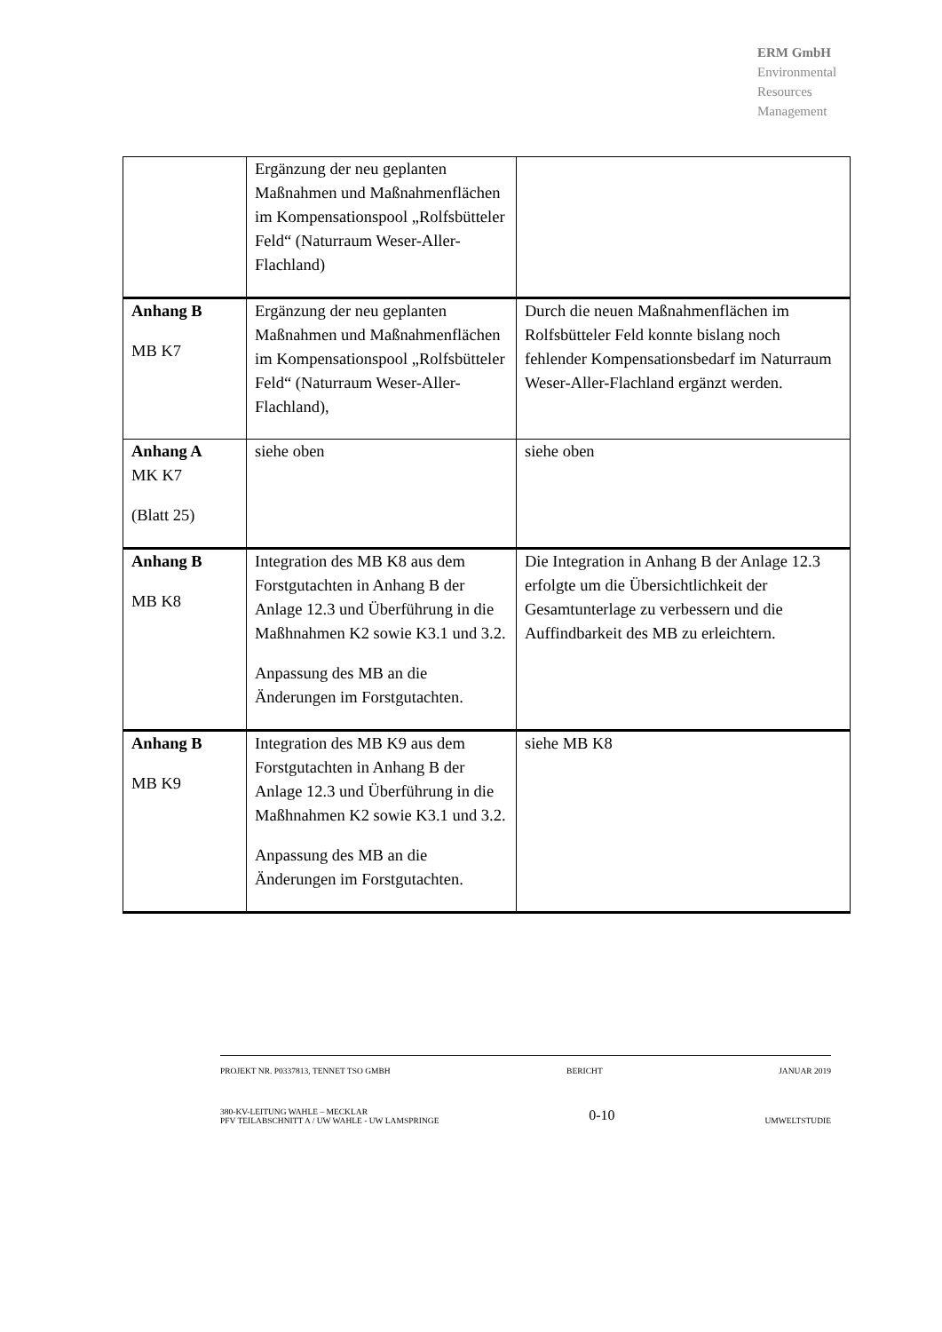ERM GmbH
Environmental
Resources
Management
| | Ergänzung der neu geplanten Maßnahmen und Maßnahmenflächen im Kompensationspool „Rolfsbütteler Feld“ (Naturraum Weser-Aller-Flachland) | |
| Anhang B MB K7 | Ergänzung der neu geplanten Maßnahmen und Maßnahmenflächen im Kompensationspool „Rolfsbütteler Feld“ (Naturraum Weser-Aller-Flachland), | Durch die neuen Maßnahmenflächen im Rolfsbütteler Feld konnte bislang noch fehlender Kompensationsbedarf im Naturraum Weser-Aller-Flachland ergänzt werden. |
| Anhang A MK K7 (Blatt 25) | siehe oben | siehe oben |
| Anhang B MB K8 | Integration des MB K8 aus dem Forstgutachten in Anhang B der Anlage 12.3 und Überführung in die Maßhnahmen K2 sowie K3.1 und 3.2. Anpassung des MB an die Änderungen im Forstgutachten. | Die Integration in Anhang B der Anlage 12.3 erfolgte um die Übersichtlichkeit der Gesamtunterlage zu verbessern und die Auffindbarkeit des MB zu erleichtern. |
| Anhang B MB K9 | Integration des MB K9 aus dem Forstgutachten in Anhang B der Anlage 12.3 und Überführung in die Maßhnahmen K2 sowie K3.1 und 3.2. Anpassung des MB an die Änderungen im Forstgutachten. | siehe MB K8 |
PROJEKT NR. P0337813, TENNET TSO GMBH BERICHT JANUAR 2019
380-KV-LEITUNG WAHLE – MECKLAR
PFV TEILABSCHNITT A / UW WAHLE - UW LAMSPRINGE 0-10 UMWELTSTUDIE